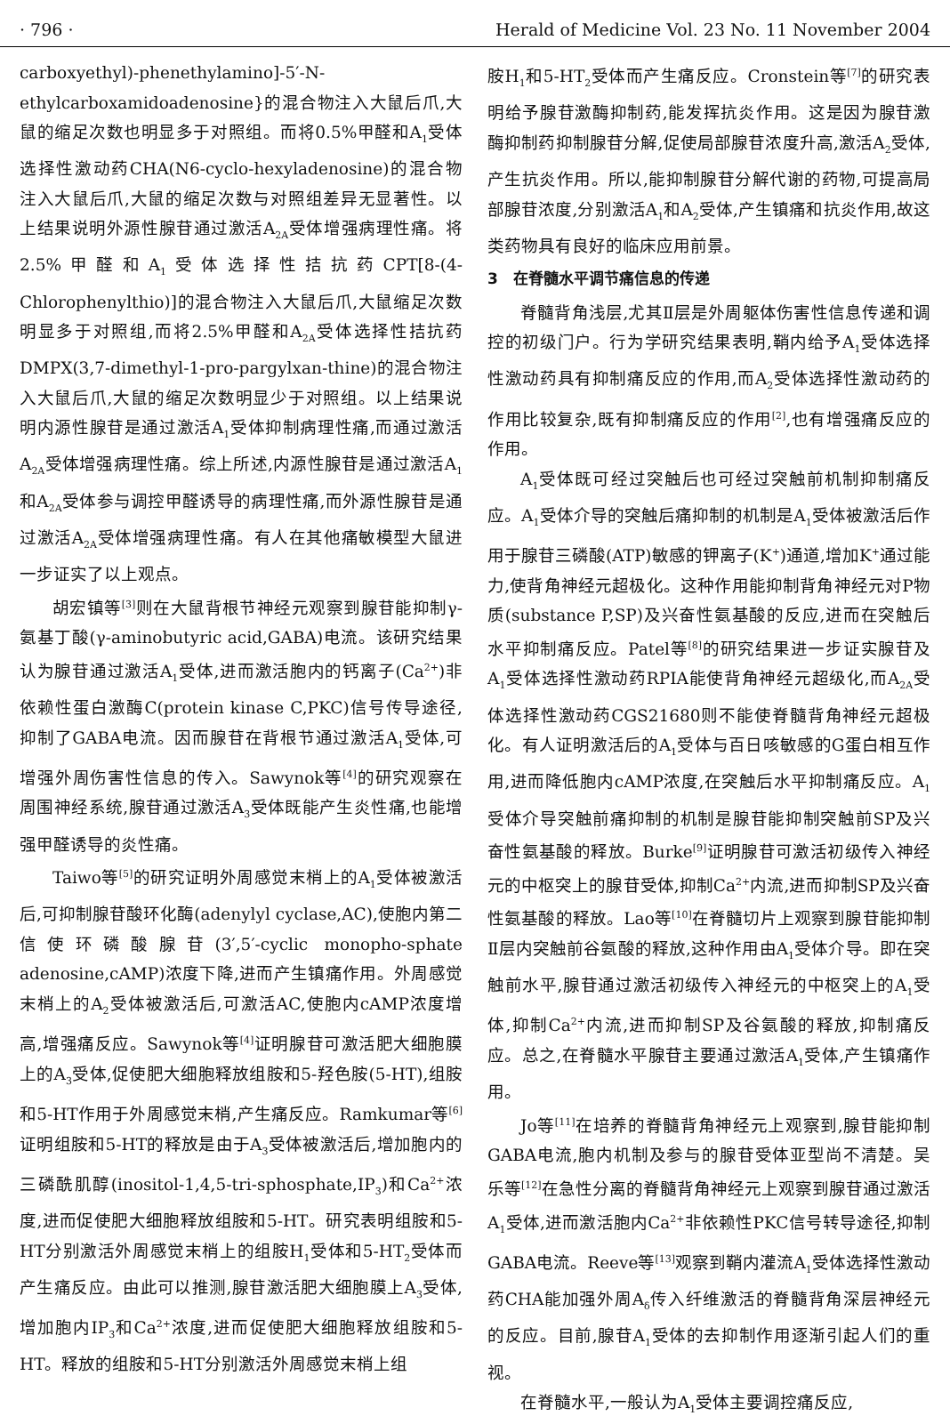· 796 · Herald of Medicine Vol. 23 No. 11 November 2004
carboxyethyl)-phenethylamino]-5′-N-ethylcarboxamidoadenosine}的混合物注入大鼠后爪,大鼠的缩足次数也明显多于对照组。而将0.5%甲醛和A<sub>1</sub>受体选择性激动药CHA(N6-cyclo-hexyladenosine)的混合物注入大鼠后爪,大鼠的缩足次数与对照组差异无显著性。以上结果说明外源性腺苷通过激活A<sub>2A</sub>受体增强病理性痛。将2.5%甲醛和A<sub>1</sub>受体选择性拮抗药CPT[8-(4-Chlorophenylthio)]的混合物注入大鼠后爪,大鼠缩足次数明显多于对照组,而将2.5%甲醛和A<sub>2A</sub>受体选择性拮抗药DMPX(3,7-dimethyl-1-pro-pargylxan-thine)的混合物注入大鼠后爪,大鼠的缩足次数明显少于对照组。以上结果说明内源性腺苷是通过激活A<sub>1</sub>受体抑制病理性痛,而通过激活A<sub>2A</sub>受体增强病理性痛。综上所述,内源性腺苷是通过激活A<sub>1</sub>和A<sub>2A</sub>受体参与调控甲醛诱导的病理性痛,而外源性腺苷是通过激活A<sub>2A</sub>受体增强病理性痛。有人在其他痛敏模型大鼠进一步证实了以上观点。
胡宏镇等<sup>[3]</sup>则在大鼠背根节神经元观察到腺苷能抑制γ-氨基丁酸(γ-aminobutyric acid,GABA)电流。该研究结果认为腺苷通过激活A<sub>1</sub>受体,进而激活胞内的钙离子(Ca<sup>2+</sup>)非依赖性蛋白激酶C(protein kinase C,PKC)信号传导途径,抑制了GABA电流。因而腺苷在背根节通过激活A<sub>1</sub>受体,可增强外周伤害性信息的传入。Sawynok等<sup>[4]</sup>的研究观察在周围神经系统,腺苷通过激活A<sub>3</sub>受体既能产生炎性痛,也能增强甲醛诱导的炎性痛。
Taiwo等<sup>[5]</sup>的研究证明外周感觉末梢上的A<sub>1</sub>受体被激活后,可抑制腺苷酸环化酶(adenylyl cyclase,AC),使胞内第二信使环磷酸腺苷(3′,5′-cyclic monopho-sphate adenosine,cAMP)浓度下降,进而产生镇痛作用。外周感觉末梢上的A<sub>2</sub>受体被激活后,可激活AC,使胞内cAMP浓度增高,增强痛反应。Sawynok等<sup>[4]</sup>证明腺苷可激活肥大细胞膜上的A<sub>3</sub>受体,促使肥大细胞释放组胺和5-羟色胺(5-HT),组胺和5-HT作用于外周感觉末梢,产生痛反应。Ramkumar等<sup>[6]</sup>证明组胺和5-HT的释放是由于A<sub>3</sub>受体被激活后,增加胞内的三磷酰肌醇(inositol-1,4,5-tri-sphosphate,IP<sub>3</sub>)和Ca<sup>2+</sup>浓度,进而促使肥大细胞释放组胺和5-HT。研究表明组胺和5-HT分别激活外周感觉末梢上的组胺H<sub>1</sub>受体和5-HT<sub>2</sub>受体而产生痛反应。由此可以推测,腺苷激活肥大细胞膜上A<sub>3</sub>受体,增加胞内IP<sub>3</sub>和Ca<sup>2+</sup>浓度,进而促使肥大细胞释放组胺和5-HT。释放的组胺和5-HT分别激活外周感觉末梢上组
胺H<sub>1</sub>和5-HT<sub>2</sub>受体而产生痛反应。Cronstein等<sup>[7]</sup>的研究表明给予腺苷激酶抑制药,能发挥抗炎作用。这是因为腺苷激酶抑制药抑制腺苷分解,促使局部腺苷浓度升高,激活A<sub>2</sub>受体,产生抗炎作用。所以,能抑制腺苷分解代谢的药物,可提高局部腺苷浓度,分别激活A<sub>1</sub>和A<sub>2</sub>受体,产生镇痛和抗炎作用,故这类药物具有良好的临床应用前景。
3　在脊髓水平调节痛信息的传递
脊髓背角浅层,尤其Ⅱ层是外周躯体伤害性信息传递和调控的初级门户。行为学研究结果表明,鞘内给予A<sub>1</sub>受体选择性激动药具有抑制痛反应的作用,而A<sub>2</sub>受体选择性激动药的作用比较复杂,既有抑制痛反应的作用<sup>[2]</sup>,也有增强痛反应的作用。
A<sub>1</sub>受体既可经过突触后也可经过突触前机制抑制痛反应。A<sub>1</sub>受体介导的突触后痛抑制的机制是A<sub>1</sub>受体被激活后作用于腺苷三磷酸(ATP)敏感的钾离子(K<sup>+</sup>)通道,增加K<sup>+</sup>通过能力,使背角神经元超极化。这种作用能抑制背角神经元对P物质(substance P,SP)及兴奋性氨基酸的反应,进而在突触后水平抑制痛反应。Patel等<sup>[8]</sup>的研究结果进一步证实腺苷及A<sub>1</sub>受体选择性激动药RPIA能使背角神经元超级化,而A<sub>2A</sub>受体选择性激动药CGS21680则不能使脊髓背角神经元超极化。有人证明激活后的A<sub>1</sub>受体与百日咳敏感的G蛋白相互作用,进而降低胞内cAMP浓度,在突触后水平抑制痛反应。A<sub>1</sub>受体介导突触前痛抑制的机制是腺苷能抑制突触前SP及兴奋性氨基酸的释放。Burke<sup>[9]</sup>证明腺苷可激活初级传入神经元的中枢突上的腺苷受体,抑制Ca<sup>2+</sup>内流,进而抑制SP及兴奋性氨基酸的释放。Lao等<sup>[10]</sup>在脊髓切片上观察到腺苷能抑制Ⅱ层内突触前谷氨酸的释放,这种作用由A<sub>1</sub>受体介导。即在突触前水平,腺苷通过激活初级传入神经元的中枢突上的A<sub>1</sub>受体,抑制Ca<sup>2+</sup>内流,进而抑制SP及谷氨酸的释放,抑制痛反应。总之,在脊髓水平腺苷主要通过激活A<sub>1</sub>受体,产生镇痛作用。
Jo等<sup>[11]</sup>在培养的脊髓背角神经元上观察到,腺苷能抑制GABA电流,胞内机制及参与的腺苷受体亚型尚不清楚。吴　乐等<sup>[12]</sup>在急性分离的脊髓背角神经元上观察到腺苷通过激活A<sub>1</sub>受体,进而激活胞内Ca<sup>2+</sup>非依赖性PKC信号转导途径,抑制GABA电流。Reeve等<sup>[13]</sup>观察到鞘内灌流A<sub>1</sub>受体选择性激动药CHA能加强外周A<sub>δ</sub>传入纤维激活的脊髓背角深层神经元的反应。目前,腺苷A<sub>1</sub>受体的去抑制作用逐渐引起人们的重视。
在脊髓水平,一般认为A<sub>1</sub>受体主要调控痛反应,